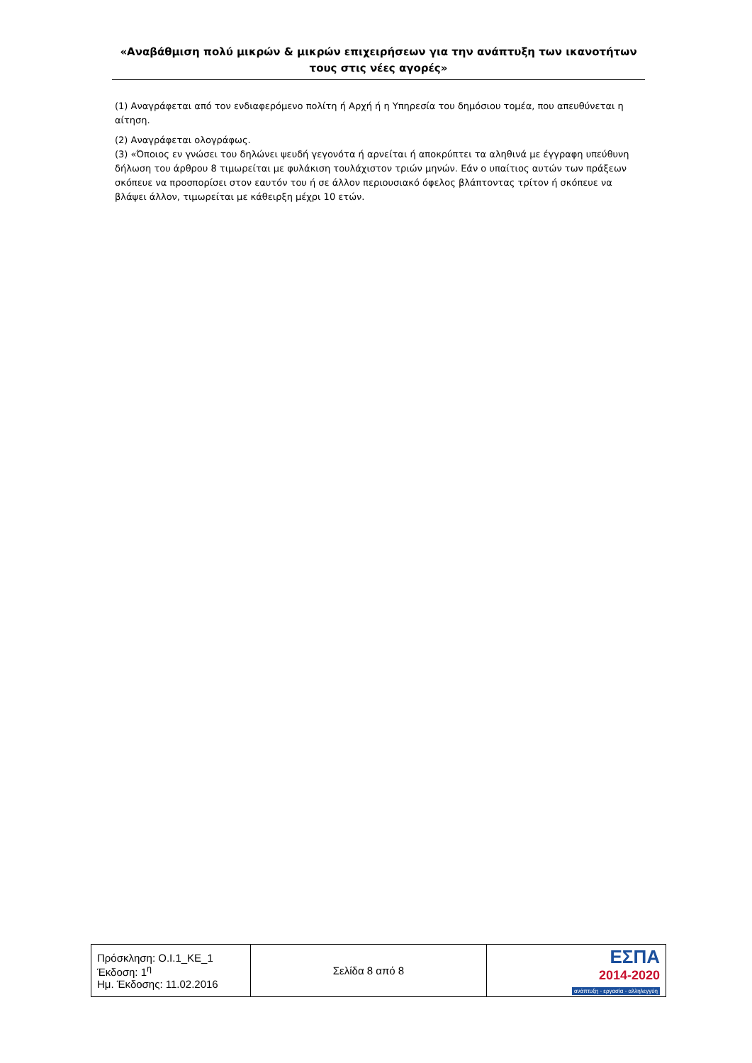«Αναβάθμιση πολύ μικρών & μικρών επιχειρήσεων για την ανάπτυξη των ικανοτήτων τους στις νέες αγορές»
(1) Αναγράφεται από τον ενδιαφερόμενο πολίτη ή Αρχή ή η Υπηρεσία του δημόσιου τομέα, που απευθύνεται η αίτηση.
(2) Αναγράφεται ολογράφως.
(3) «Όποιος εν γνώσει του δηλώνει ψευδή γεγονότα ή αρνείται ή αποκρύπτει τα αληθινά με έγγραφη υπεύθυνη δήλωση του άρθρου 8 τιμωρείται με φυλάκιση τουλάχιστον τριών μηνών. Εάν ο υπαίτιος αυτών των πράξεων σκόπευε να προσπορίσει στον εαυτόν του ή σε άλλον περιουσιακό όφελος βλάπτοντας τρίτον ή σκόπευε να βλάψει άλλον, τιμωρείται με κάθειρξη μέχρι 10 ετών.
| Πρόσκληση: Ο.Ι.1_ΚΕ_1 Έκδοση: 1<sup>η</sup> Ημ. Έκδοσης: 11.02.2016 | Σελίδα 8 από 8 | ΕΣΠΑ 2014-2020 ανάπτυξη - εργασία - αλληλεγγύη |